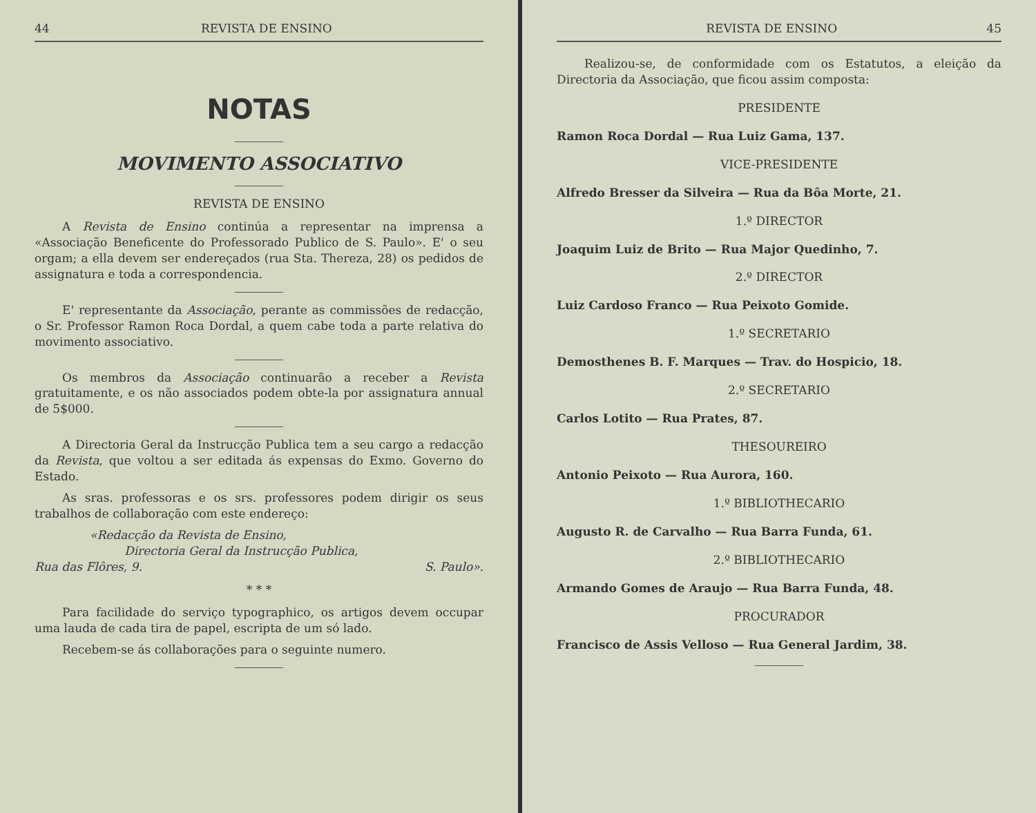44 REVISTA DE ENSINO
NOTAS
MOVIMENTO ASSOCIATIVO
REVISTA DE ENSINO
A Revista de Ensino continúa a representar na imprensa a «Associação Beneficente do Professorado Publico de S. Paulo». E' o seu orgam; a ella devem ser endereçados (rua Sta. Thereza, 28) os pedidos de assignatura e toda a correspondencia.
E' representante da Associação, perante as commissões de redacção, o Sr. Professor Ramon Roca Dordal, a quem cabe toda a parte relativa do movimento associativo.
Os membros da Associação continuarão a receber a Revista gratuitamente, e os não associados podem obte-la por assignatura annual de 5$000.
A Directoria Geral da Instrucção Publica tem a seu cargo a redacção da Revista, que voltou a ser editada ás expensas do Exmo. Governo do Estado.
As sras. professoras e os srs. professores podem dirigir os seus trabalhos de collaboração com este endereço:
«Redacção da Revista de Ensino,
Directoria Geral da Instrucção Publica,
Rua das Flôres, 9. S. Paulo».
* * *
Para facilidade do serviço typographico, os artigos devem occupar uma lauda de cada tira de papel, escripta de um só lado.
Recebem-se ás collaborações para o seguinte numero.
REVISTA DE ENSINO 45
Realizou-se, de conformidade com os Estatutos, a eleição da Directoria da Associação, que ficou assim composta:
PRESIDENTE
Ramon Roca Dordal — Rua Luiz Gama, 137.
VICE-PRESIDENTE
Alfredo Bresser da Silveira — Rua da Bôa Morte, 21.
1.º DIRECTOR
Joaquim Luiz de Brito — Rua Major Quedinho, 7.
2.º DIRECTOR
Luiz Cardoso Franco — Rua Peixoto Gomide.
1.º SECRETARIO
Demosthenes B. F. Marques — Trav. do Hospicio, 18.
2.º SECRETARIO
Carlos Lotito — Rua Prates, 87.
THESOUREIRO
Antonio Peixoto — Rua Aurora, 160.
1.º BIBLIOTHECARIO
Augusto R. de Carvalho — Rua Barra Funda, 61.
2.º BIBLIOTHECARIO
Armando Gomes de Araujo — Rua Barra Funda, 48.
PROCURADOR
Francisco de Assis Velloso — Rua General Jardim, 38.